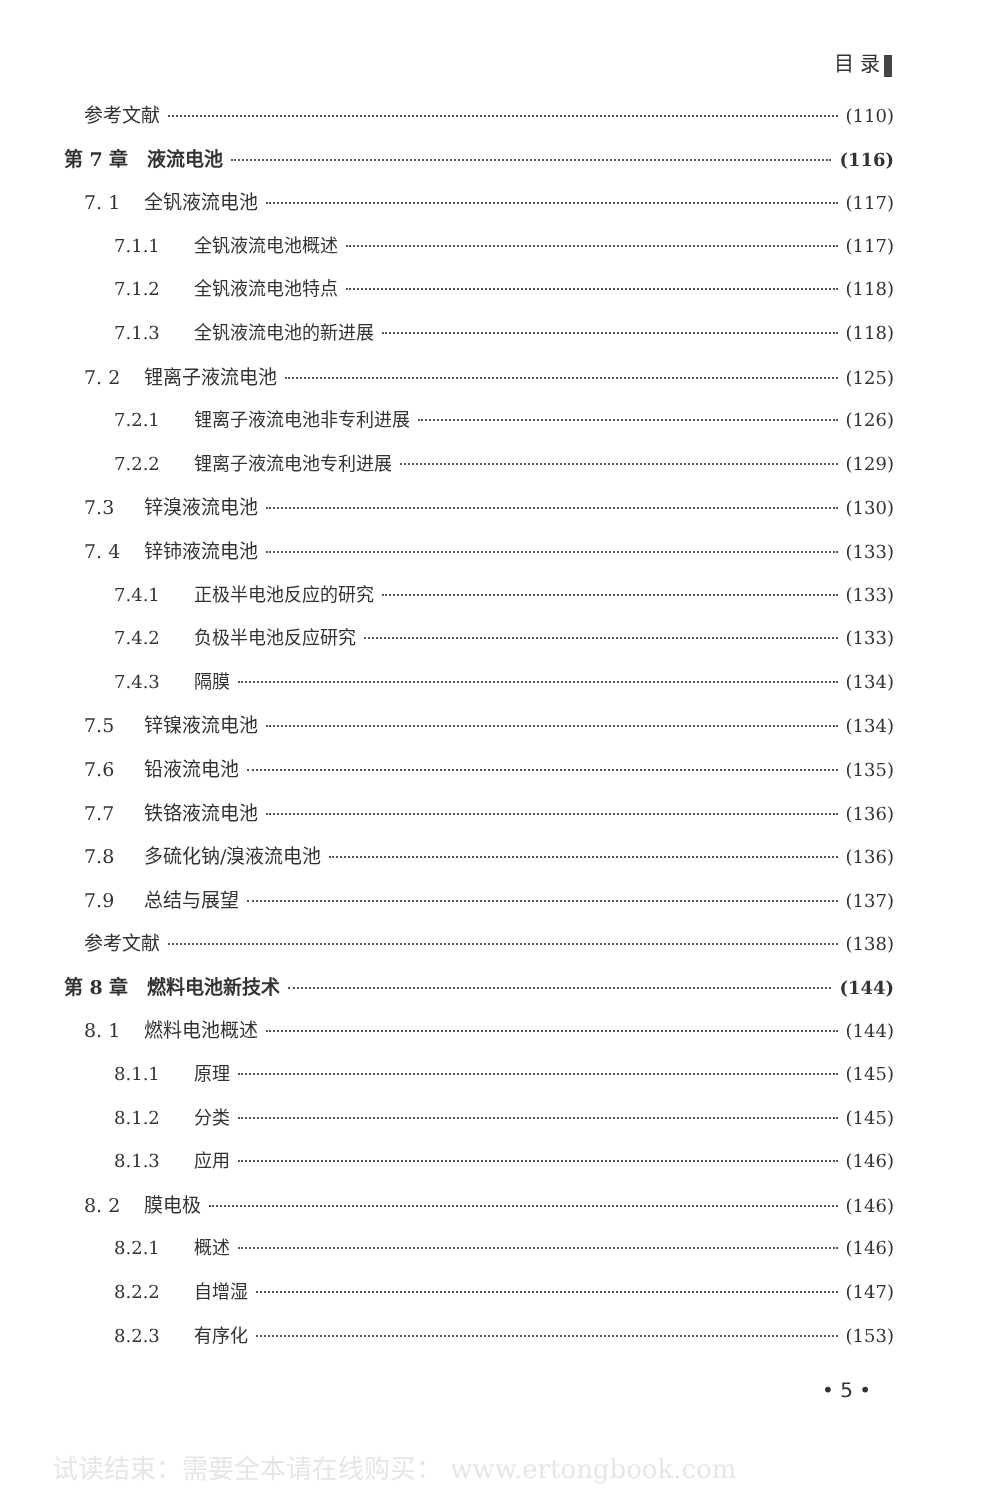目 录
参考文献 (110)
第 7 章　液流电池 (116)
7. 1 全钒液流电池 (117)
7.1.1 全钒液流电池概述 (117)
7.1.2 全钒液流电池特点 (118)
7.1.3 全钒液流电池的新进展 (118)
7. 2 锂离子液流电池 (125)
7.2.1 锂离子液流电池非专利进展 (126)
7.2.2 锂离子液流电池专利进展 (129)
7.3 锌溴液流电池 (130)
7. 4 锌铈液流电池 (133)
7.4.1 正极半电池反应的研究 (133)
7.4.2 负极半电池反应研究 (133)
7.4.3 隔膜 (134)
7.5 锌镍液流电池 (134)
7.6 铅液流电池 (135)
7.7 铁铬液流电池 (136)
7.8 多硫化钠/溴液流电池 (136)
7.9 总结与展望 (137)
参考文献 (138)
第 8 章　燃料电池新技术 (144)
8. 1 燃料电池概述 (144)
8.1.1 原理 (145)
8.1.2 分类 (145)
8.1.3 应用 (146)
8. 2 膜电极 (146)
8.2.1 概述 (146)
8.2.2 自增湿 (147)
8.2.3 有序化 (153)
• 5 •
试读结束：需要全本请在线购买： www.ertongbook.com